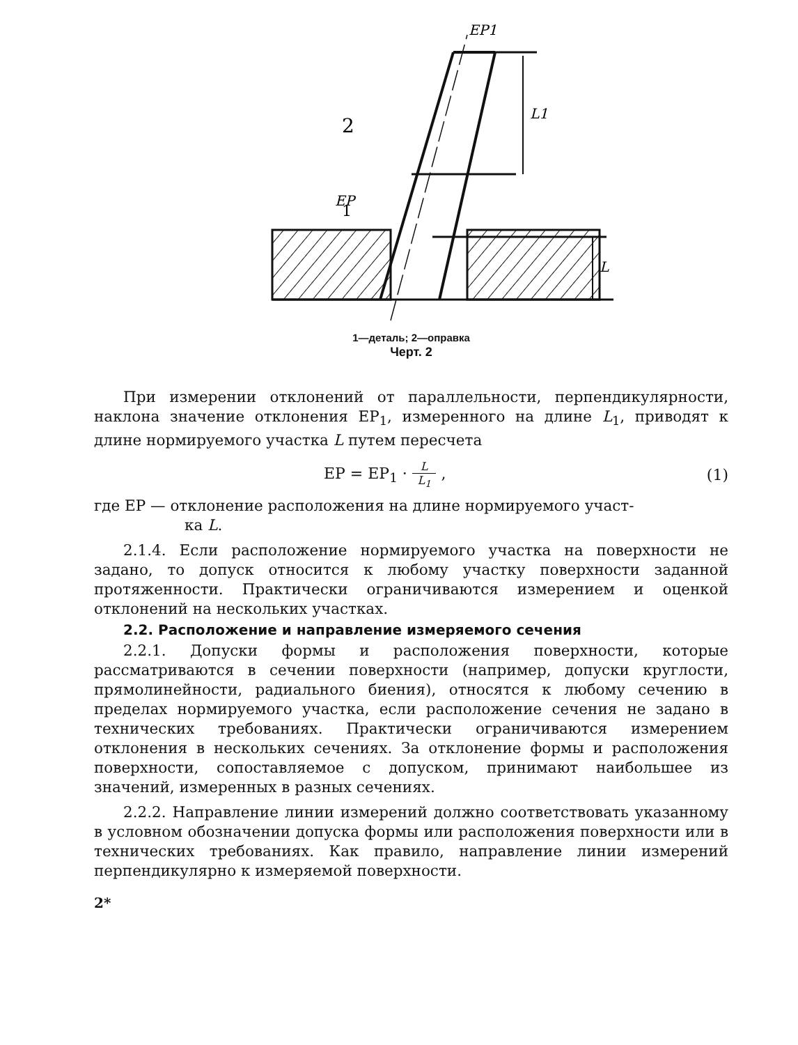2
EP
1
EP1
L1
L
1—деталь; 2—оправка
Черт. 2
При измерении отклонений от параллельности, перпендикулярности, наклона значение отклонения EP<sub>1</sub>, измеренного на длине L<sub>1</sub>, приводят к длине нормируемого участка L путем пересчета
EP = EP<sub>1</sub> · L L<sub>1</sub> , (1)
где EP — отклонение расположения на длине нормируемого участ-
ка L.
2.1.4. Если расположение нормируемого участка на поверхности не задано, то допуск относится к любому участку поверхности заданной протяженности. Практически ограничиваются измерением и оценкой отклонений на нескольких участках.
2.2. Расположение и направление измеряемого сечения
2.2.1. Допуски формы и расположения поверхности, которые рассматриваются в сечении поверхности (например, допуски круглости, прямолинейности, радиального биения), относятся к любому сечению в пределах нормируемого участка, если расположение сечения не задано в технических требованиях. Практически ограничиваются измерением отклонения в нескольких сечениях. За отклонение формы и расположения поверхности, сопоставляемое с допуском, принимают наибольшее из значений, измеренных в разных сечениях.
2.2.2. Направление линии измерений должно соответствовать указанному в условном обозначении допуска формы или расположения поверхности или в технических требованиях. Как правило, направление линии измерений перпендикулярно к измеряемой поверхности.
2*